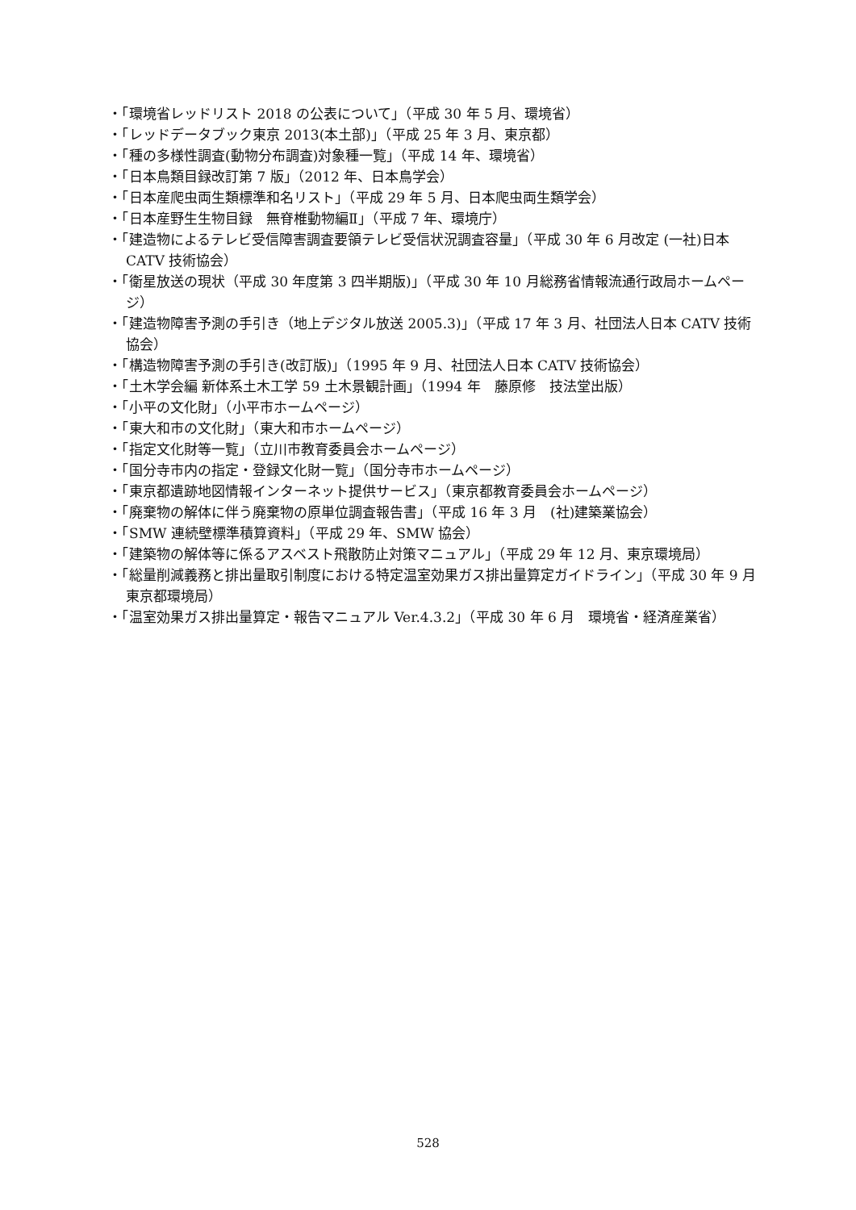・「環境省レッドリスト 2018 の公表について」（平成 30 年 5 月、環境省）
・「レッドデータブック東京 2013(本土部)」（平成 25 年 3 月、東京都）
・「種の多様性調査(動物分布調査)対象種一覧」（平成 14 年、環境省）
・「日本鳥類目録改訂第 7 版」（2012 年、日本鳥学会）
・「日本産爬虫両生類標準和名リスト」（平成 29 年 5 月、日本爬虫両生類学会）
・「日本産野生生物目録　無脊椎動物編Ⅱ」（平成 7 年、環境庁）
・「建造物によるテレビ受信障害調査要領テレビ受信状況調査容量」（平成 30 年 6 月改定 (一社)日本 CATV 技術協会）
・「衛星放送の現状（平成 30 年度第 3 四半期版)」（平成 30 年 10 月総務省情報流通行政局ホームページ）
・「建造物障害予測の手引き（地上デジタル放送 2005.3)」（平成 17 年 3 月、社団法人日本 CATV 技術協会）
・「構造物障害予測の手引き(改訂版)」（1995 年 9 月、社団法人日本 CATV 技術協会）
・「土木学会編 新体系土木工学 59 土木景観計画」（1994 年　藤原修　技法堂出版）
・「小平の文化財」（小平市ホームページ）
・「東大和市の文化財」（東大和市ホームページ）
・「指定文化財等一覧」（立川市教育委員会ホームページ）
・「国分寺市内の指定・登録文化財一覧」（国分寺市ホームページ）
・「東京都遺跡地図情報インターネット提供サービス」（東京都教育委員会ホームページ）
・「廃棄物の解体に伴う廃棄物の原単位調査報告書」（平成 16 年 3 月　(社)建築業協会）
・「SMW 連続壁標準積算資料」（平成 29 年、SMW 協会）
・「建築物の解体等に係るアスベスト飛散防止対策マニュアル」（平成 29 年 12 月、東京環境局）
・「総量削減義務と排出量取引制度における特定温室効果ガス排出量算定ガイドライン」（平成 30 年 9 月東京都環境局）
・「温室効果ガス排出量算定・報告マニュアル Ver.4.3.2」（平成 30 年 6 月　環境省・経済産業省）
528